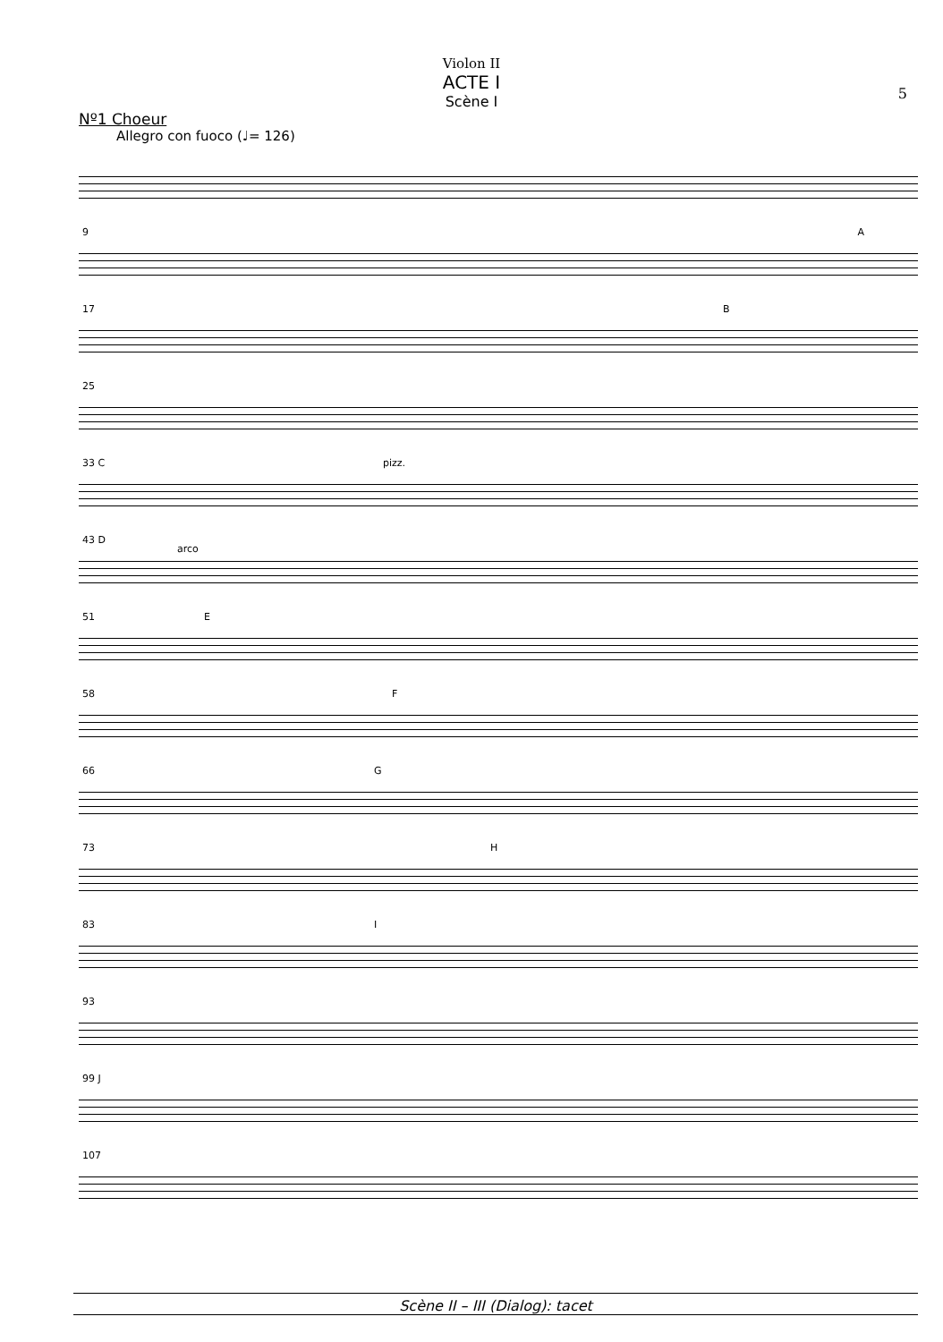Violon II
ACTE I
Scène I
5
Nº1 Choeur
Allegro con fuoco (♩= 126)
9 A
17 B
25
33 C pizz.
43 D
arco
51 E
58 F
66 G
73 H
83 I
93
99 J
107
Scène II – III (Dialog): tacet